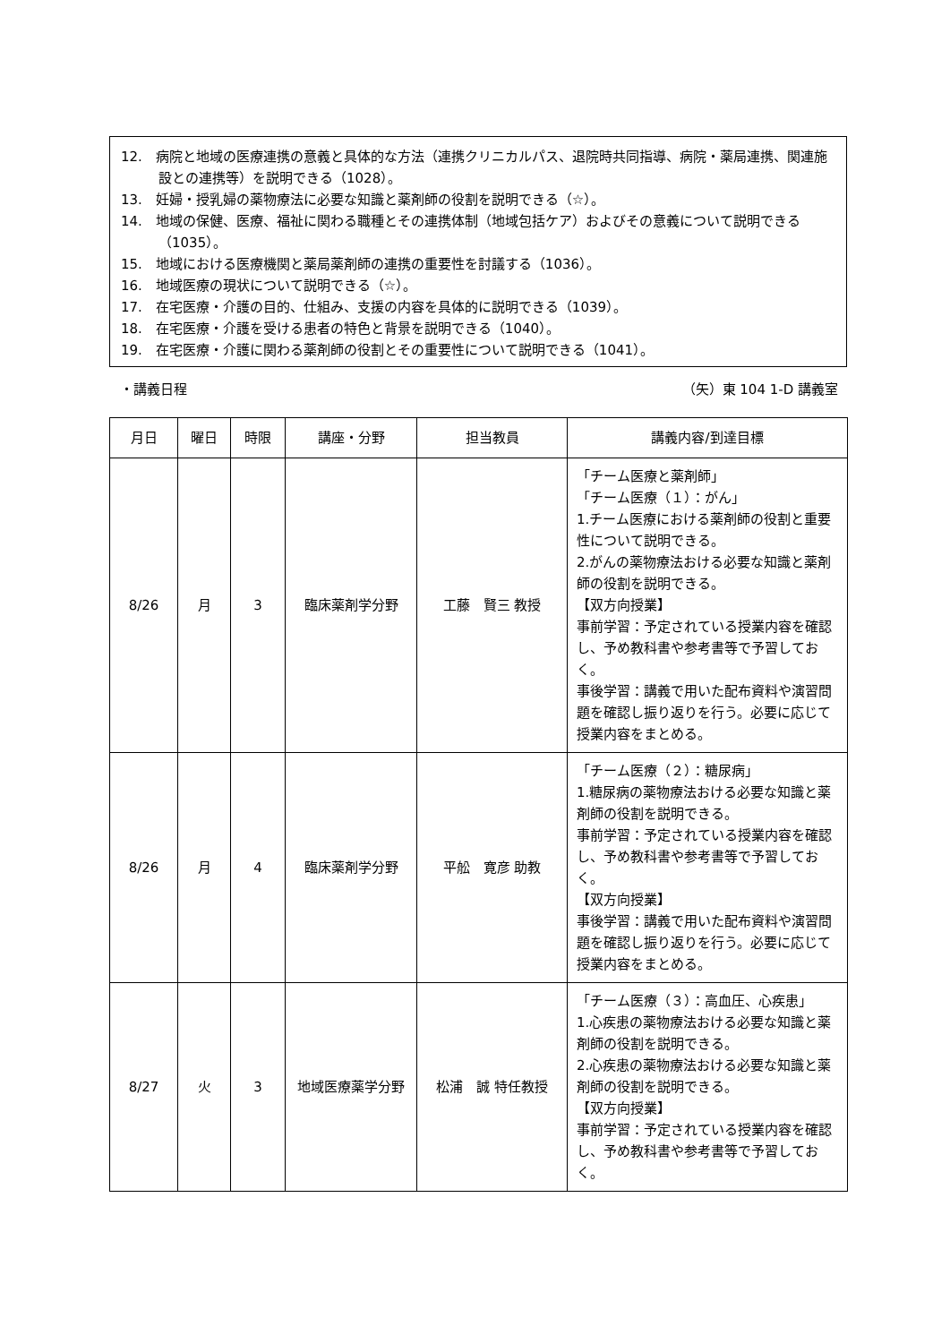12.　病院と地域の医療連携の意義と具体的な方法（連携クリニカルパス、退院時共同指導、病院・薬局連携、関連施設との連携等）を説明できる（1028）。
13.　妊婦・授乳婦の薬物療法に必要な知識と薬剤師の役割を説明できる（☆）。
14.　地域の保健、医療、福祉に関わる職種とその連携体制（地域包括ケア）およびその意義について説明できる（1035）。
15.　地域における医療機関と薬局薬剤師の連携の重要性を討議する（1036）。
16.　地域医療の現状について説明できる（☆）。
17.　在宅医療・介護の目的、仕組み、支援の内容を具体的に説明できる（1039）。
18.　在宅医療・介護を受ける患者の特色と背景を説明できる（1040）。
19.　在宅医療・介護に関わる薬剤師の役割とその重要性について説明できる（1041）。
・講義日程 （矢）東 104 1-D 講義室
| 月日 | 曜日 | 時限 | 講座・分野 | 担当教員 | 講義内容/到達目標 |
| --- | --- | --- | --- | --- | --- |
| 8/26 | 月 | 3 | 臨床薬剤学分野 | 工藤 賢三 教授 | 「チーム医療と薬剤師」 「チーム医療（１）：がん」 1.チーム医療における薬剤師の役割と重要性について説明できる。 2.がんの薬物療法おける必要な知識と薬剤師の役割を説明できる。 【双方向授業】 事前学習：予定されている授業内容を確認し、予め教科書や参考書等で予習しておく。 事後学習：講義で用いた配布資料や演習問題を確認し振り返りを行う。必要に応じて授業内容をまとめる。 |
| 8/26 | 月 | 4 | 臨床薬剤学分野 | 平舩 寛彦 助教 | 「チーム医療（２）：糖尿病」 1.糖尿病の薬物療法おける必要な知識と薬剤師の役割を説明できる。 事前学習：予定されている授業内容を確認し、予め教科書や参考書等で予習しておく。 【双方向授業】 事後学習：講義で用いた配布資料や演習問題を確認し振り返りを行う。必要に応じて授業内容をまとめる。 |
| 8/27 | 火 | 3 | 地域医療薬学分野 | 松浦 誠 特任教授 | 「チーム医療（３）：高血圧、心疾患」 1.心疾患の薬物療法おける必要な知識と薬剤師の役割を説明できる。 2.心疾患の薬物療法おける必要な知識と薬剤師の役割を説明できる。 【双方向授業】 事前学習：予定されている授業内容を確認し、予め教科書や参考書等で予習しておく。 |